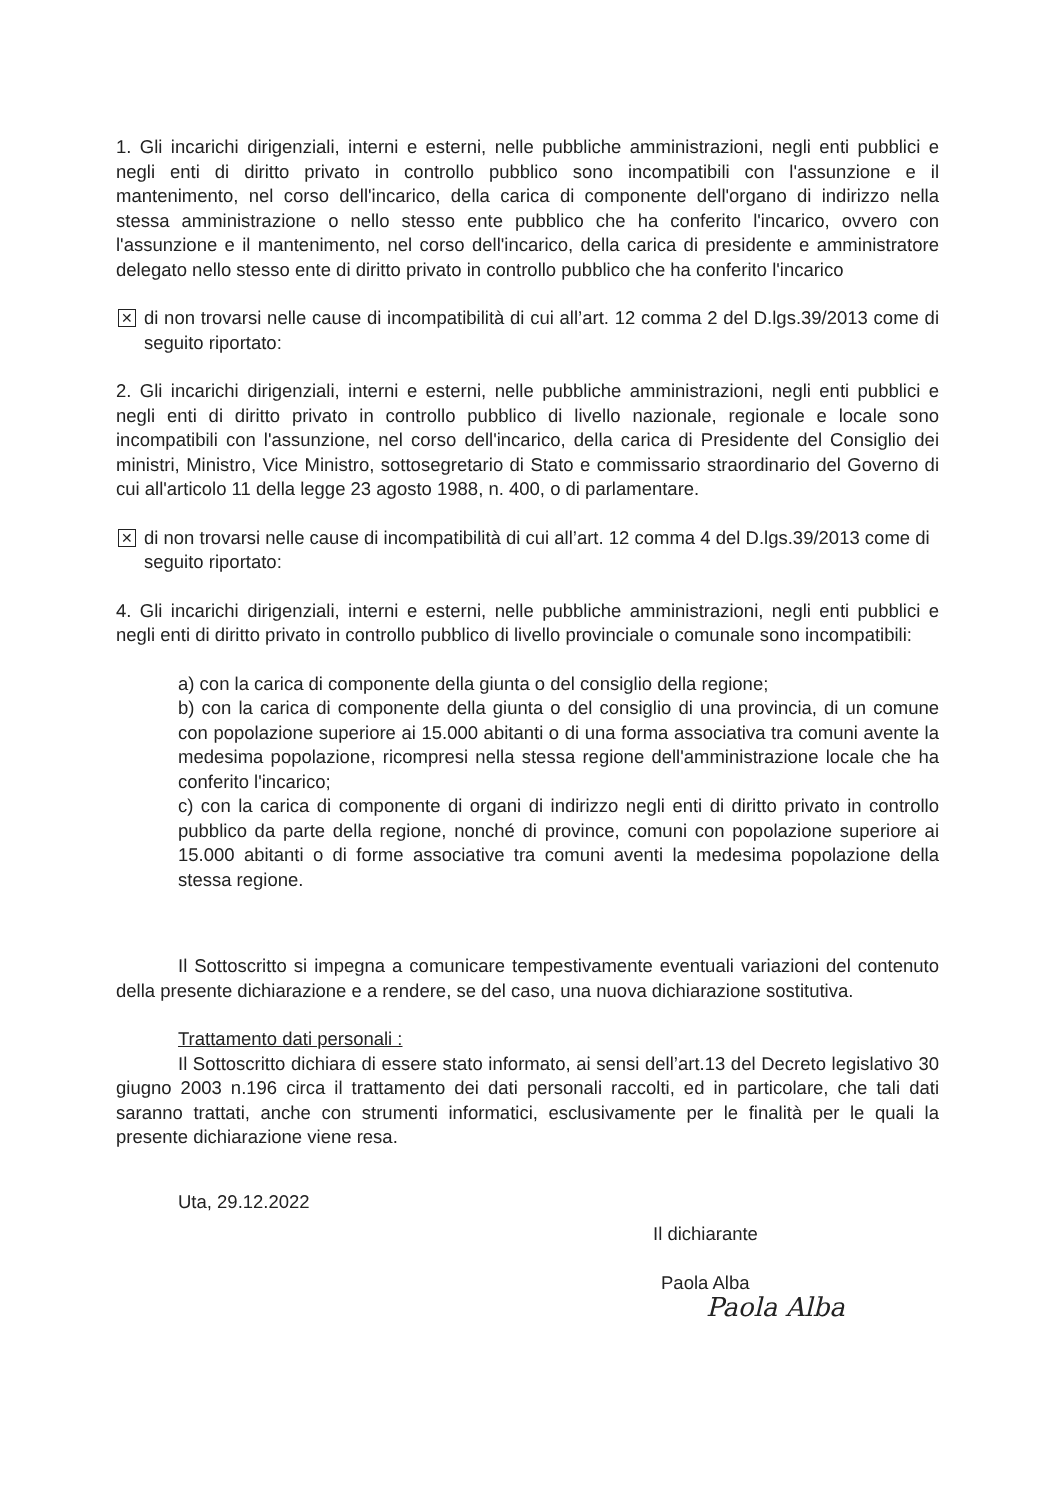1. Gli incarichi dirigenziali, interni e esterni, nelle pubbliche amministrazioni, negli enti pubblici e negli enti di diritto privato in controllo pubblico sono incompatibili con l'assunzione e il mantenimento, nel corso dell'incarico, della carica di componente dell'organo di indirizzo nella stessa amministrazione o nello stesso ente pubblico che ha conferito l'incarico, ovvero con l'assunzione e il mantenimento, nel corso dell'incarico, della carica di presidente e amministratore delegato nello stesso ente di diritto privato in controllo pubblico che ha conferito l'incarico
✕ di non trovarsi nelle cause di incompatibilità di cui all’art. 12 comma 2 del D.lgs.39/2013 come di seguito riportato:
2. Gli incarichi dirigenziali, interni e esterni, nelle pubbliche amministrazioni, negli enti pubblici e negli enti di diritto privato in controllo pubblico di livello nazionale, regionale e locale sono incompatibili con l'assunzione, nel corso dell'incarico, della carica di Presidente del Consiglio dei ministri, Ministro, Vice Ministro, sottosegretario di Stato e commissario straordinario del Governo di cui all'articolo 11 della legge 23 agosto 1988, n. 400, o di parlamentare.
✕ di non trovarsi nelle cause di incompatibilità di cui all’art. 12 comma 4 del D.lgs.39/2013 come di seguito riportato:
4. Gli incarichi dirigenziali, interni e esterni, nelle pubbliche amministrazioni, negli enti pubblici e negli enti di diritto privato in controllo pubblico di livello provinciale o comunale sono incompatibili:
a) con la carica di componente della giunta o del consiglio della regione;
b) con la carica di componente della giunta o del consiglio di una provincia, di un comune con popolazione superiore ai 15.000 abitanti o di una forma associativa tra comuni avente la medesima popolazione, ricompresi nella stessa regione dell'amministrazione locale che ha conferito l'incarico;
c) con la carica di componente di organi di indirizzo negli enti di diritto privato in controllo pubblico da parte della regione, nonché di province, comuni con popolazione superiore ai 15.000 abitanti o di forme associative tra comuni aventi la medesima popolazione della stessa regione.
Il Sottoscritto si impegna a comunicare tempestivamente eventuali variazioni del contenuto della presente dichiarazione e a rendere, se del caso, una nuova dichiarazione sostitutiva.
Trattamento dati personali :
Il Sottoscritto dichiara di essere stato informato, ai sensi dell’art.13 del Decreto legislativo 30 giugno 2003 n.196 circa il trattamento dei dati personali raccolti, ed in particolare, che tali dati saranno trattati, anche con strumenti informatici, esclusivamente per le finalità per le quali la presente dichiarazione viene resa.
Uta, 29.12.2022
Il dichiarante
Paola Alba
Paola Alba